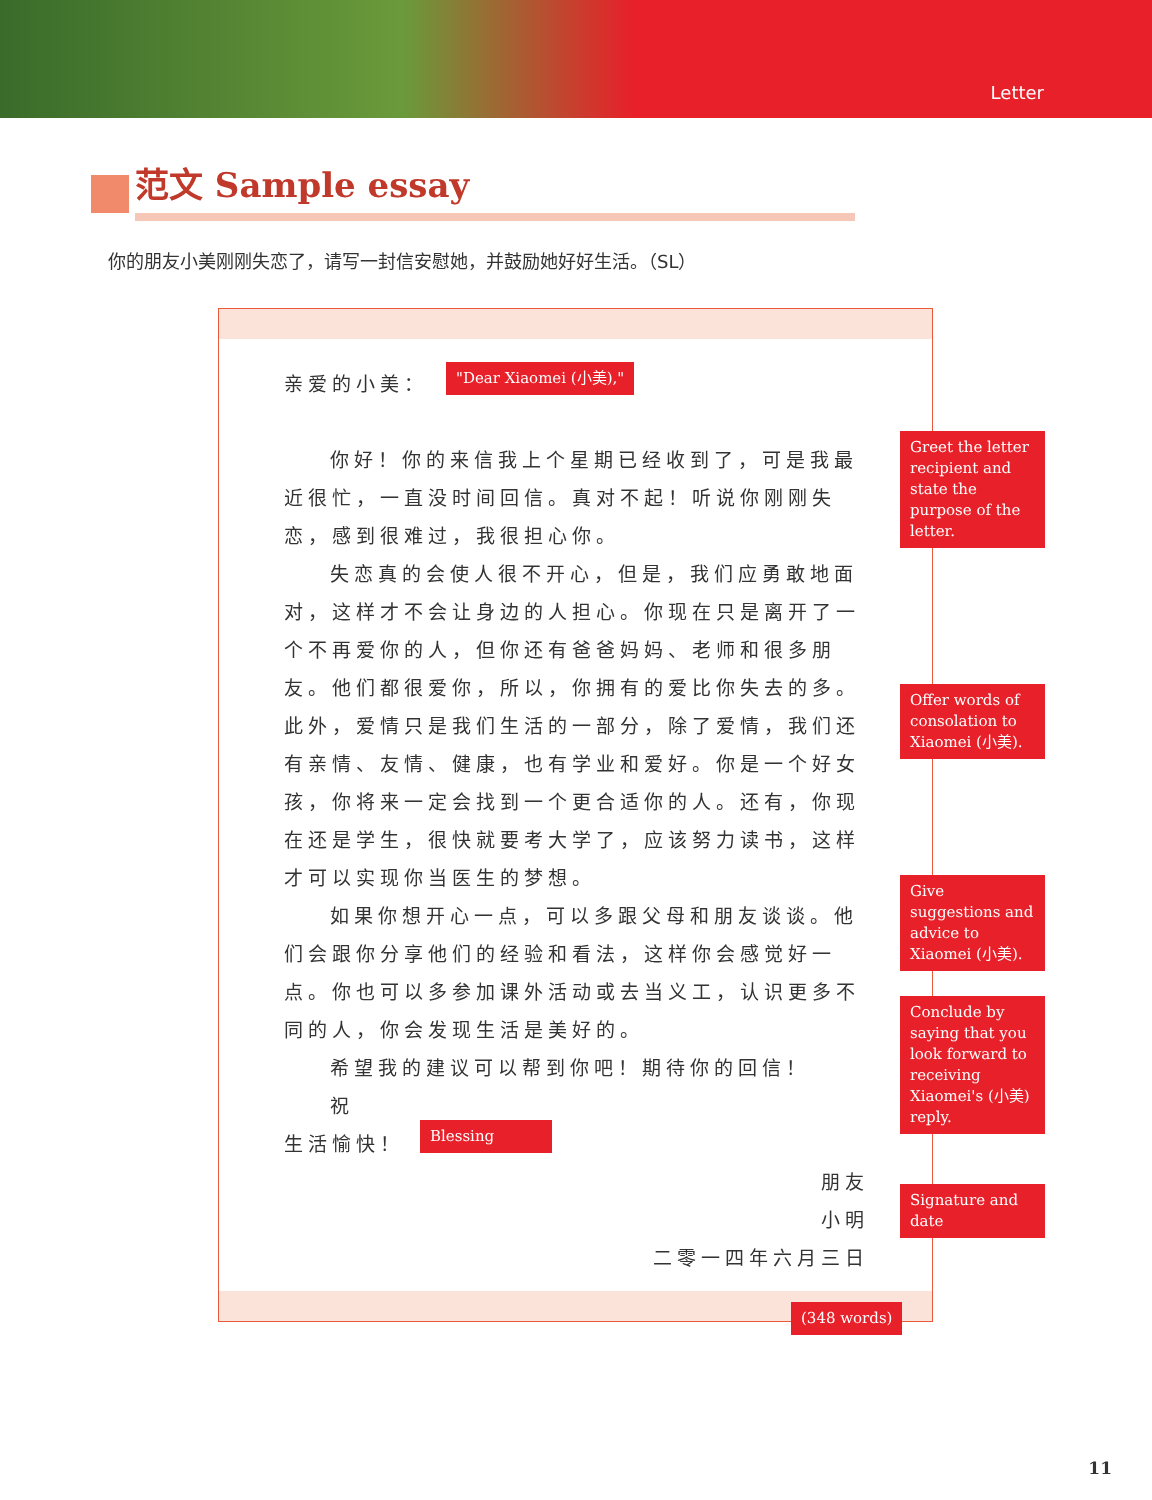Letter
范文 Sample essay
你的朋友小美刚刚失恋了，请写一封信安慰她，并鼓励她好好生活。（SL）
亲爱的小美：
你好！你的来信我上个星期已经收到了，可是我最近很忙，一直没时间回信。真对不起！听说你刚刚失恋，感到很难过，我很担心你。
失恋真的会使人很不开心，但是，我们应勇敢地面对，这样才不会让身边的人担心。你现在只是离开了一个不再爱你的人，但你还有爸爸妈妈、老师和很多朋友。他们都很爱你，所以，你拥有的爱比你失去的多。此外，爱情只是我们生活的一部分，除了爱情，我们还有亲情、友情、健康，也有学业和爱好。你是一个好女孩，你将来一定会找到一个更合适你的人。还有，你现在还是学生，很快就要考大学了，应该努力读书，这样才可以实现你当医生的梦想。
如果你想开心一点，可以多跟父母和朋友谈谈。他们会跟你分享他们的经验和看法，这样你会感觉好一点。你也可以多参加课外活动或去当义工，认识更多不同的人，你会发现生活是美好的。
希望我的建议可以帮到你吧！期待你的回信！
祝
生活愉快！
朋友
小明
二零一四年六月三日
"Dear Xiaomei (小美),"
Greet the letter recipient and state the purpose of the letter.
Offer words of consolation to Xiaomei (小美).
Give suggestions and advice to Xiaomei (小美).
Conclude by saying that you look forward to receiving Xiaomei's (小美) reply.
Blessing
Signature and date
(348 words)
11